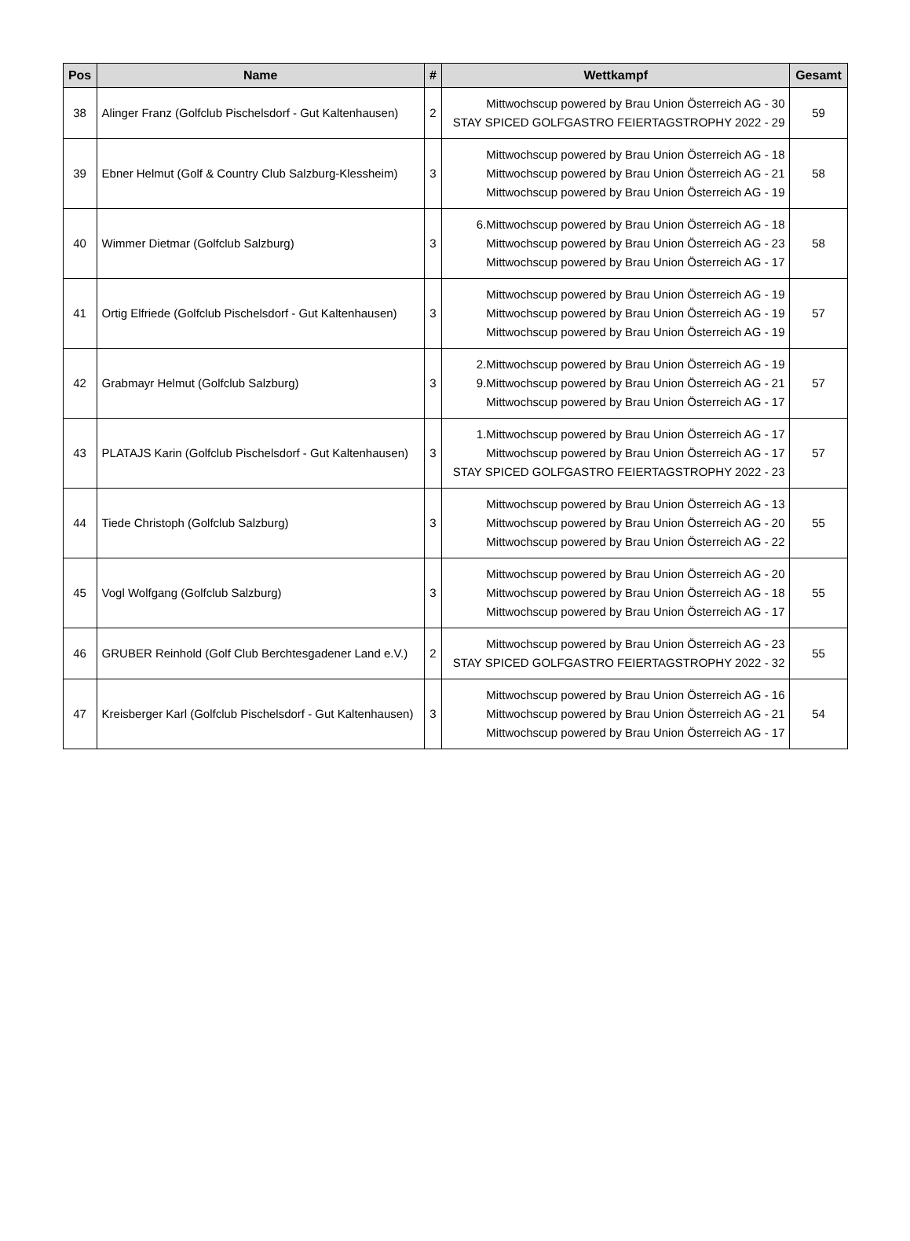| Pos | Name | # | Wettkampf | Gesamt |
| --- | --- | --- | --- | --- |
| 38 | Alinger Franz (Golfclub Pischelsdorf - Gut Kaltenhausen) | 2 | Mittwochscup powered by Brau Union Österreich AG - 30 STAY SPICED GOLFGASTRO FEIERTAGSTROPHY 2022 - 29 | 59 |
| 39 | Ebner Helmut (Golf & Country Club Salzburg-Klessheim) | 3 | Mittwochscup powered by Brau Union Österreich AG - 18 Mittwochscup powered by Brau Union Österreich AG - 21 Mittwochscup powered by Brau Union Österreich AG - 19 | 58 |
| 40 | Wimmer Dietmar (Golfclub Salzburg) | 3 | 6.Mittwochscup powered by Brau Union Österreich AG - 18 Mittwochscup powered by Brau Union Österreich AG - 23 Mittwochscup powered by Brau Union Österreich AG - 17 | 58 |
| 41 | Ortig Elfriede (Golfclub Pischelsdorf - Gut Kaltenhausen) | 3 | Mittwochscup powered by Brau Union Österreich AG - 19 Mittwochscup powered by Brau Union Österreich AG - 19 Mittwochscup powered by Brau Union Österreich AG - 19 | 57 |
| 42 | Grabmayr Helmut (Golfclub Salzburg) | 3 | 2.Mittwochscup powered by Brau Union Österreich AG - 19 9.Mittwochscup powered by Brau Union Österreich AG - 21 Mittwochscup powered by Brau Union Österreich AG - 17 | 57 |
| 43 | PLATAJS Karin (Golfclub Pischelsdorf - Gut Kaltenhausen) | 3 | 1.Mittwochscup powered by Brau Union Österreich AG - 17 Mittwochscup powered by Brau Union Österreich AG - 17 STAY SPICED GOLFGASTRO FEIERTAGSTROPHY 2022 - 23 | 57 |
| 44 | Tiede Christoph (Golfclub Salzburg) | 3 | Mittwochscup powered by Brau Union Österreich AG - 13 Mittwochscup powered by Brau Union Österreich AG - 20 Mittwochscup powered by Brau Union Österreich AG - 22 | 55 |
| 45 | Vogl Wolfgang (Golfclub Salzburg) | 3 | Mittwochscup powered by Brau Union Österreich AG - 20 Mittwochscup powered by Brau Union Österreich AG - 18 Mittwochscup powered by Brau Union Österreich AG - 17 | 55 |
| 46 | GRUBER Reinhold (Golf Club Berchtesgadener Land e.V.) | 2 | Mittwochscup powered by Brau Union Österreich AG - 23 STAY SPICED GOLFGASTRO FEIERTAGSTROPHY 2022 - 32 | 55 |
| 47 | Kreisberger Karl (Golfclub Pischelsdorf - Gut Kaltenhausen) | 3 | Mittwochscup powered by Brau Union Österreich AG - 16 Mittwochscup powered by Brau Union Österreich AG - 21 Mittwochscup powered by Brau Union Österreich AG - 17 | 54 |